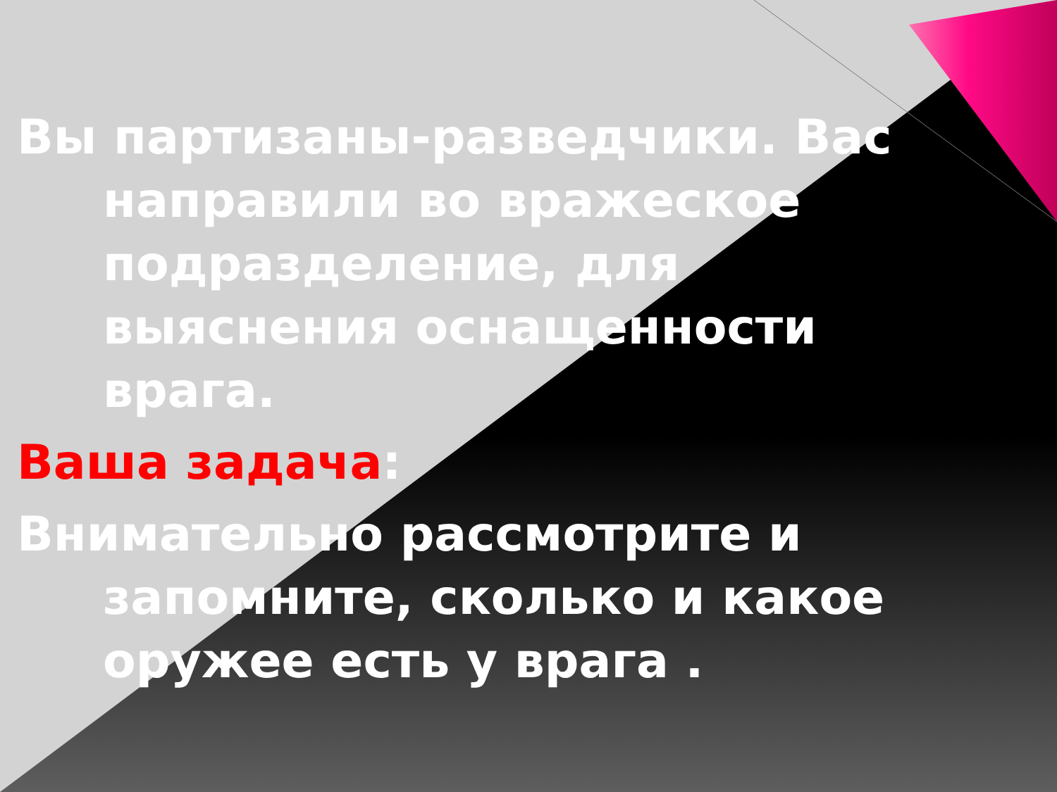Вы партизаны-разведчики. Вас направили во вражеское подразделение, для выяснения оснащенности врага.
Ваша задача:
Внимательно рассмотрите и запомните, сколько и какое оружее есть у врага .